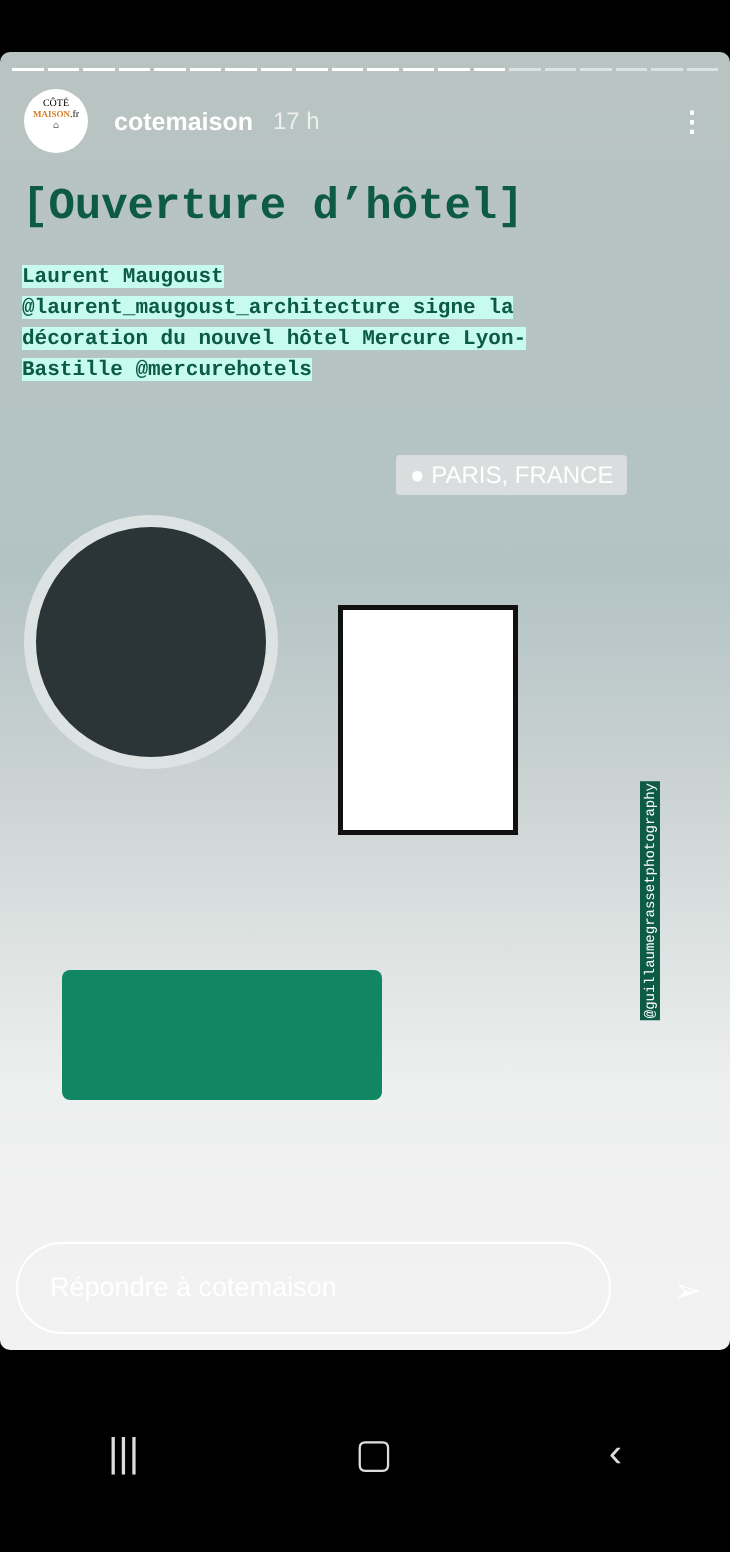CÔTÉ
MAISON.fr
⌂
cotemaison 17 h ⋮
[Ouverture d’hôtel]
Laurent Maugoust
@laurent_maugoust_architecture signe la
décoration du nouvel hôtel Mercure Lyon-
Bastille @mercurehotels
● PARIS, FRANCE
@guillaumegrassetphotography
Répondre à cotemaison
➢
||| ▢ ‹